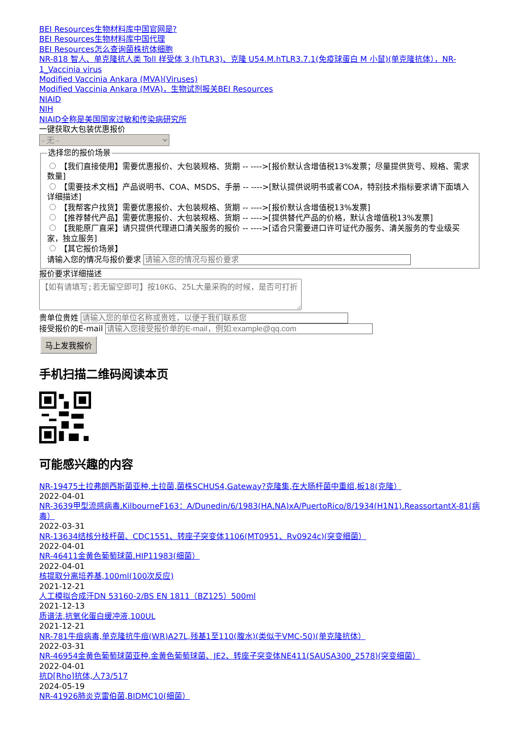BEI Resources生物材料库中国官网是?
BEI Resources生物材料库中国代理
BEI Resources怎么查询菌株抗体细胞
NR-818 智人、单克隆抗人类 Toll 样受体 3 (hTLR3)、克隆 U54.M.hTLR3.7.1(免疫球蛋白 M 小鼠)(单克隆抗体），NR-1_Vaccinia virus
Modified Vaccinia Ankara (MVA)(Viruses)
Modified Vaccinia Ankara (MVA)，生物试剂报关BEI Resources
NIAID
NIH
NIAID全称是美国国家过敏和传染病研究所
一键获取大包装优惠报价
- 无 - 选择您的报价场景 【我们直接使用】需要优惠报价、大包装规格、货期 -- ---->[报价默认含增值税13%发票；尽量提供货号、规格、需求数量]
【需要技术文档】产品说明书、COA、MSDS、手册 -- ---->[默认提供说明书或者COA，特别技术指标要求请下面填入详细描述]
【我帮客户找货】需要优惠报价、大包装规格、货期 -- ---->[报价默认含增值税13%发票]
【推荐替代产品】需要优惠报价、大包装规格、货期 -- ---->[提供替代产品的价格，默认含增值税13%发票]
【我能原厂直采】请只提供代理进口清关服务的报价 -- ---->[适合只需要进口许可证代办服务、清关服务的专业级买家，独立服务]
【其它报价场景】
请输入您的情况与报价要求 报价要求详细描述
贵单位贵姓
接受报价的E-mail
马上发我报价
手机扫描二维码阅读本页
可能感兴趣的内容
NR-19475土拉弗朗西斯菌亚种.土拉菌,菌株SCHUS4,Gateway?克隆集,在大肠杆菌中重组,板18(克隆）
2022-04-01
NR-3639甲型流感病毒,KilbourneF163：A/Dunedin/6/1983(HA,NA)xA/PuertoRico/8/1934(H1N1),ReassortantX-81(病毒）
2022-03-31
NR-13634结核分枝杆菌、CDC1551、转座子突变体1106(MT0951、Rv0924c)(突变细菌）
2022-04-01
NR-46411金黄色葡萄球菌,HIP11983(细菌）
2022-04-01
核提取分离培养基,100ml(100次反应)
2021-12-21
人工模拟合成汗DN 53160-2/BS EN 1811（BZ125）500ml
2021-12-13
质谱法,抗氧化蛋白缓冲液,100UL
2021-12-21
NR-781牛痘病毒,单克隆抗牛痘(WR)A27L,残基1至110(腹水)(类似于VMC-50)(单克隆抗体）
2022-03-31
NR-46954金黄色葡萄球菌亚种.金黄色葡萄球菌、JE2、转座子突变体NE411(SAUSA300_2578)(突变细菌）
2022-04-01
抗D[Rho]抗体,人73/517
2024-05-19
NR-41926肺炎克雷伯菌,BIDMC10(细菌）